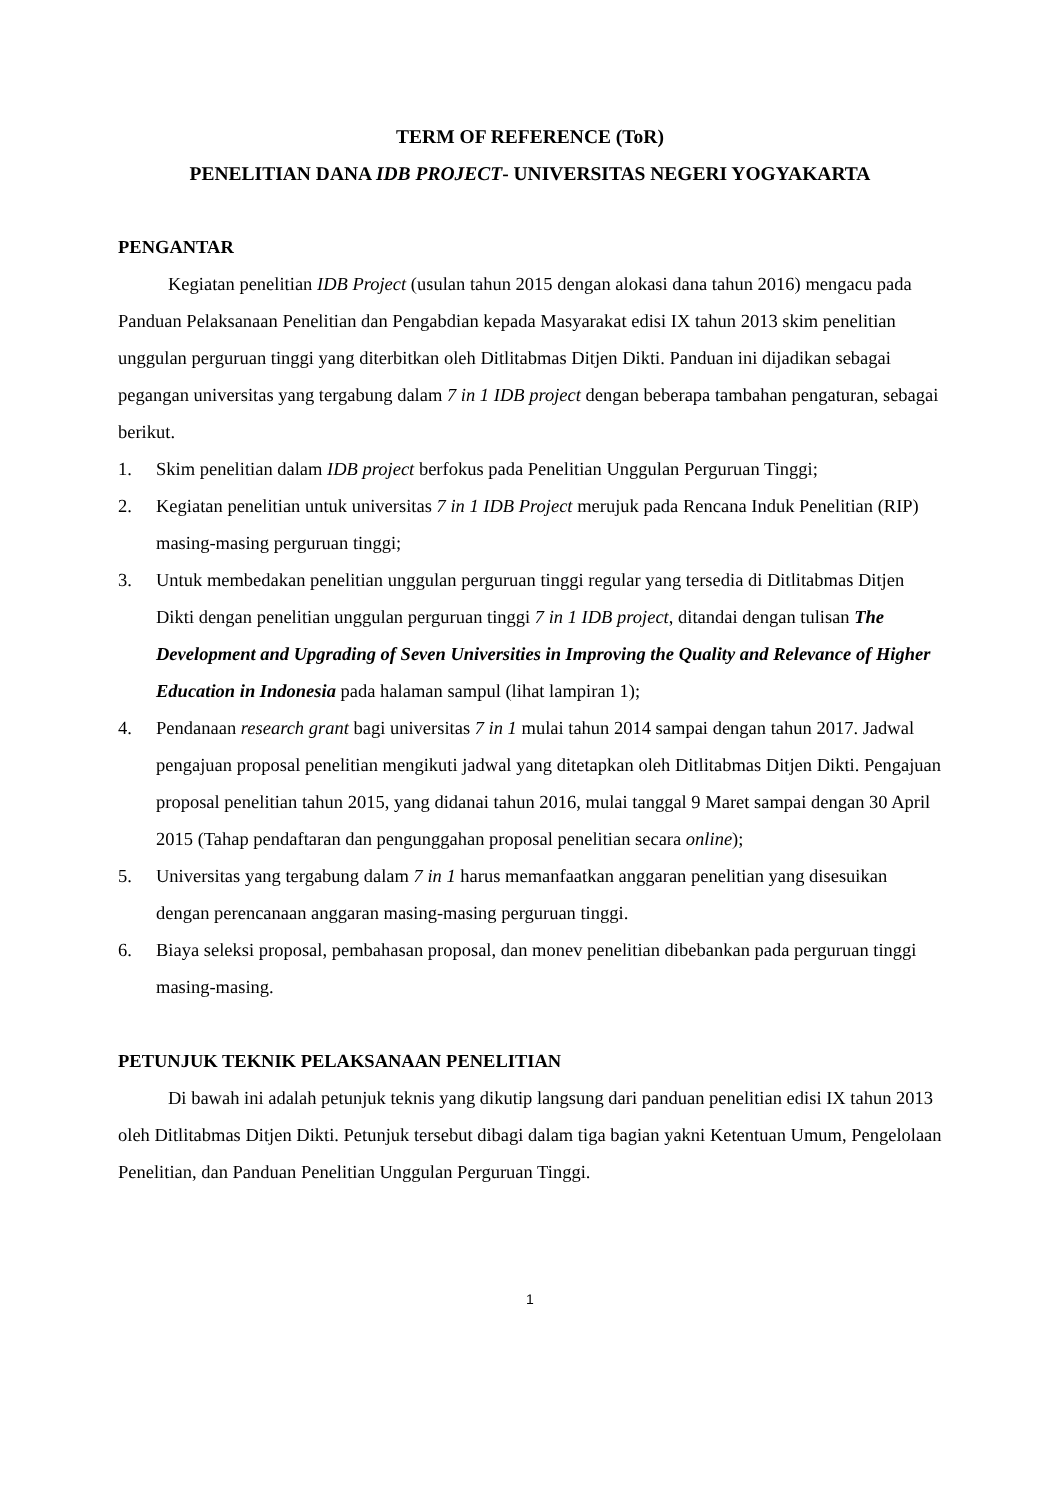TERM OF REFERENCE (ToR)
PENELITIAN DANA IDB PROJECT- UNIVERSITAS NEGERI YOGYAKARTA
PENGANTAR
Kegiatan penelitian IDB Project (usulan tahun 2015 dengan alokasi dana tahun 2016) mengacu pada Panduan Pelaksanaan Penelitian dan Pengabdian kepada Masyarakat edisi IX tahun 2013 skim penelitian unggulan perguruan tinggi yang diterbitkan oleh Ditlitabmas Ditjen Dikti. Panduan ini dijadikan sebagai pegangan universitas yang tergabung dalam 7 in 1 IDB project dengan beberapa tambahan pengaturan, sebagai berikut.
1. Skim penelitian dalam IDB project berfokus pada Penelitian Unggulan Perguruan Tinggi;
2. Kegiatan penelitian untuk universitas 7 in 1 IDB Project merujuk pada Rencana Induk Penelitian (RIP) masing-masing perguruan tinggi;
3. Untuk membedakan penelitian unggulan perguruan tinggi regular yang tersedia di Ditlitabmas Ditjen Dikti dengan penelitian unggulan perguruan tinggi 7 in 1 IDB project, ditandai dengan tulisan The Development and Upgrading of Seven Universities in Improving the Quality and Relevance of Higher Education in Indonesia pada halaman sampul (lihat lampiran 1);
4. Pendanaan research grant bagi universitas 7 in 1 mulai tahun 2014 sampai dengan tahun 2017. Jadwal pengajuan proposal penelitian mengikuti jadwal yang ditetapkan oleh Ditlitabmas Ditjen Dikti. Pengajuan proposal penelitian tahun 2015, yang didanai tahun 2016, mulai tanggal 9 Maret sampai dengan 30 April 2015 (Tahap pendaftaran dan pengunggahan proposal penelitian secara online);
5. Universitas yang tergabung dalam 7 in 1 harus memanfaatkan anggaran penelitian yang disesuikan dengan perencanaan anggaran masing-masing perguruan tinggi.
6. Biaya seleksi proposal, pembahasan proposal, dan monev penelitian dibebankan pada perguruan tinggi masing-masing.
PETUNJUK TEKNIK PELAKSANAAN PENELITIAN
Di bawah ini adalah petunjuk teknis yang dikutip langsung dari panduan penelitian edisi IX tahun 2013 oleh Ditlitabmas Ditjen Dikti. Petunjuk tersebut dibagi dalam tiga bagian yakni Ketentuan Umum, Pengelolaan Penelitian, dan Panduan Penelitian Unggulan Perguruan Tinggi.
1